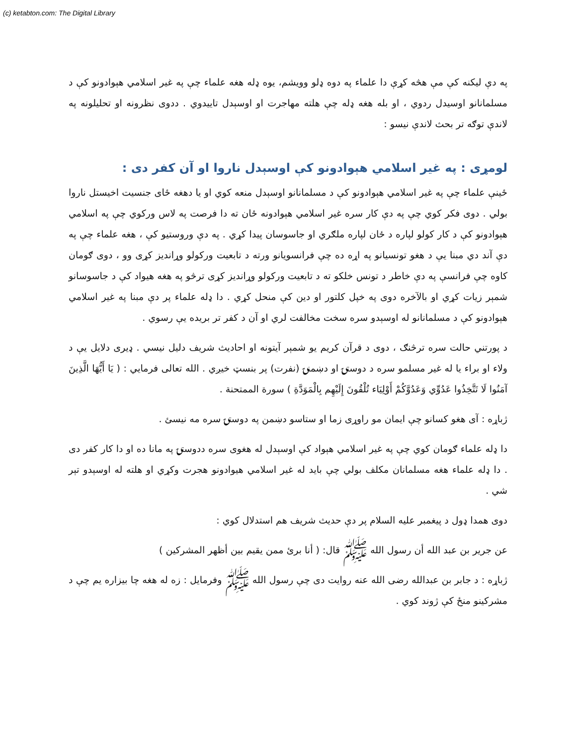(c) ketabton.com: The Digital Library
په دې ليکنه کې مې هڅه کړې دا علماء په دوه ډلو وويشم، يوه ډله هغه علماء چې په غير اسلامي هېوادونو کې د مسلمانانو اوسيدل ردوي ، او بله هغه ډله چې هلته مهاجرت او اوسېدل تاييدوي . ددوی نظرونه او تحليلونه په لاندې توګه تر بحث لاندې نيسو :
لومړی : په غير اسلامي هېوادونو کې اوسېدل ناروا او آن کفر دی :
ځينې علماء چې په غير اسلامي هېوادونو کې د مسلمانانو اوسېدل منعه کوي او يا دهغه ځای جنسيت اخيستل ناروا بولي . دوی فکر کوي چې په دې کار سره غير اسلامي هېوادونه ځان ته دا فرصت په لاس ورکوي چې په اسلامي هېوادونو کې د کار کولو لپاره د ځان لپاره ملګري او جاسوسان پيدا کړي . په دې وروستيو کې ، هغه علماء چې په دې آند دي مبنا يې د هغو تونسيانو په اړه ده چې فرانسويانو ورته د تابعيت ورکولو وړانديز کړی وو ، دوی ګومان کاوه چې فرانسې په دې خاطر د تونس خلکو ته د تابعيت ورکولو وړانديز کړی ترڅو په هغه هيواد کې د جاسوسانو شمېر زيات کړي او بالآخره دوی په خپل کلتور او دين کې منحل کړي . دا ډله علماء پر دې مبنا په غير اسلامي هېوادونو کې د مسلمانانو له اوسېدو سره سخت مخالفت لري او آن د کفر تر بريده يې رسوي .
د پورتني حالت سره ترڅنګ ، دوی د قرآن کريم يو شمېر آيتونه او احاديث شريف دليل نيسي . ډيری دلايل يې د ولاء او براء يا له غير مسلمو سره د دوستۍ او دښمنۍ (نفرت) پر بنسټ خيږي . الله تعالى فرمايي : ( يَا أَيُّهَا الَّذِينَ آمَنُوا لَا تَتَّخِذُوا عَدُوِّي وَعَدُوَّكُمْ أَوْلِيَاء تُلْقُونَ إِلَيْهِم بِالْمَوَدَّةِ ) سورة الممتحنة .
ژباړه : آی هغو کسانو چې ايمان مو راوړی زما او ستاسو دښمن په دوستۍ سره مه نيسئ .
دا ډله علماء ګومان کوي چې په غير اسلامي هېواد کې اوسېدل له هغوی سره ددوستۍ په مانا ده او دا کار کفر دی . دا ډله علماء هغه مسلمانان مکلف بولي چې بايد له غير اسلامي هيوادونو هجرت وکړي او هلته له اوسېدو تېر شي .
دوی همدا ډول د پيغمبر عليه السلام پر دې حديث شريف هم استدلال کوي :
عن جرير بن عبد الله أن رسول الله ﷺ قال: ( أنا برئ ممن يقيم بين أظهر المشركين )
ژباړه : د جابر بن عبدالله رضى الله عنه روايت دی چې رسول الله ﷺ وفرمايل : زه له هغه چا بيزاره يم چې د مشرکينو منځ کې ژوند کوي .